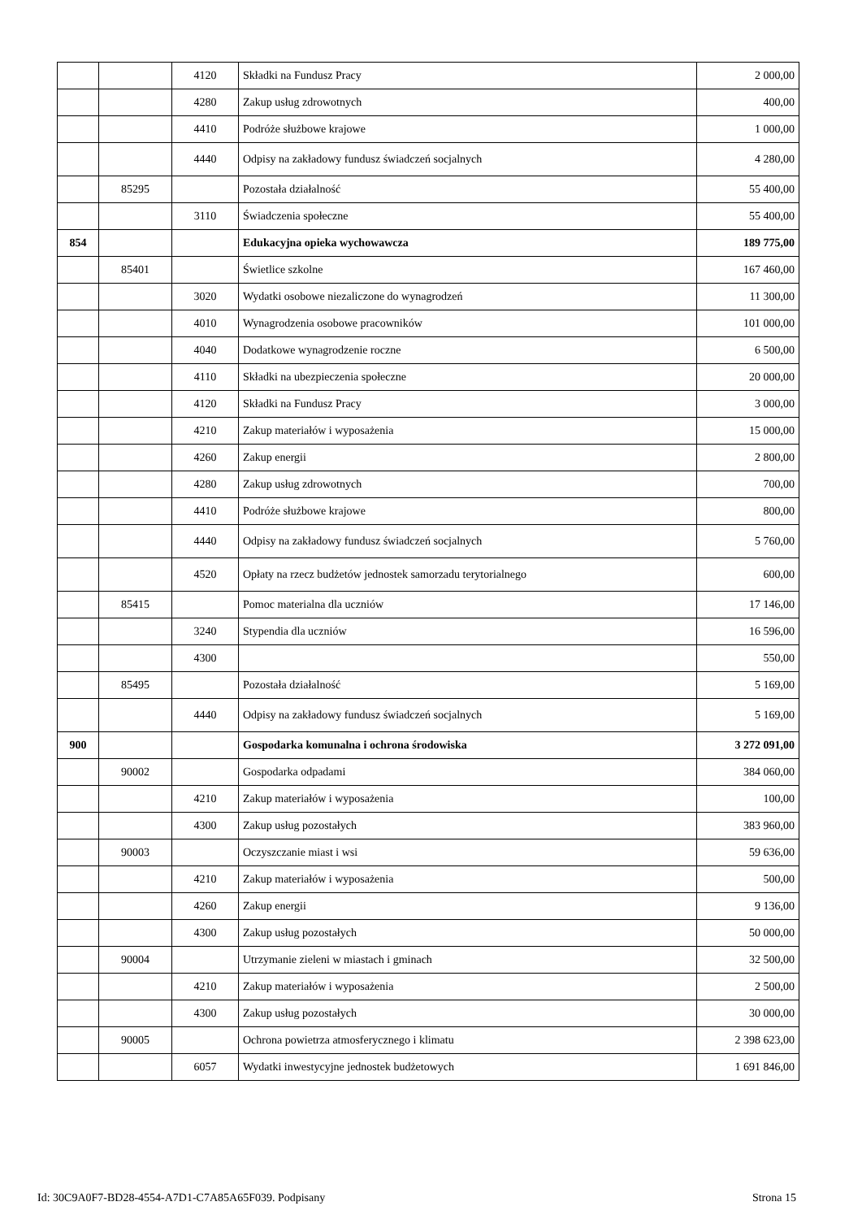| | | 4120 | Składki na Fundusz Pracy | 2 000,00 |
| | | 4280 | Zakup usług zdrowotnych | 400,00 |
| | | 4410 | Podróże służbowe krajowe | 1 000,00 |
| | | 4440 | Odpisy na zakładowy fundusz świadczeń socjalnych | 4 280,00 |
| | 85295 | | Pozostała działalność | 55 400,00 |
| | | 3110 | Świadczenia społeczne | 55 400,00 |
| 854 | | | Edukacyjna opieka wychowawcza | 189 775,00 |
| | 85401 | | Świetlice szkolne | 167 460,00 |
| | | 3020 | Wydatki osobowe niezaliczone do wynagrodzeń | 11 300,00 |
| | | 4010 | Wynagrodzenia osobowe pracowników | 101 000,00 |
| | | 4040 | Dodatkowe wynagrodzenie roczne | 6 500,00 |
| | | 4110 | Składki na ubezpieczenia społeczne | 20 000,00 |
| | | 4120 | Składki na Fundusz Pracy | 3 000,00 |
| | | 4210 | Zakup materiałów i wyposażenia | 15 000,00 |
| | | 4260 | Zakup energii | 2 800,00 |
| | | 4280 | Zakup usług zdrowotnych | 700,00 |
| | | 4410 | Podróże służbowe krajowe | 800,00 |
| | | 4440 | Odpisy na zakładowy fundusz świadczeń socjalnych | 5 760,00 |
| | | 4520 | Opłaty na rzecz budżetów jednostek samorzadu terytorialnego | 600,00 |
| | 85415 | | Pomoc materialna dla uczniów | 17 146,00 |
| | | 3240 | Stypendia dla uczniów | 16 596,00 |
| | | 4300 | | 550,00 |
| | 85495 | | Pozostała działalność | 5 169,00 |
| | | 4440 | Odpisy na zakładowy fundusz świadczeń socjalnych | 5 169,00 |
| 900 | | | Gospodarka komunalna i ochrona środowiska | 3 272 091,00 |
| | 90002 | | Gospodarka odpadami | 384 060,00 |
| | | 4210 | Zakup materiałów i wyposażenia | 100,00 |
| | | 4300 | Zakup usług pozostałych | 383 960,00 |
| | 90003 | | Oczyszczanie miast i wsi | 59 636,00 |
| | | 4210 | Zakup materiałów i wyposażenia | 500,00 |
| | | 4260 | Zakup energii | 9 136,00 |
| | | 4300 | Zakup usług pozostałych | 50 000,00 |
| | 90004 | | Utrzymanie zieleni w miastach i gminach | 32 500,00 |
| | | 4210 | Zakup materiałów i wyposażenia | 2 500,00 |
| | | 4300 | Zakup usług pozostałych | 30 000,00 |
| | 90005 | | Ochrona powietrza atmosferycznego i klimatu | 2 398 623,00 |
| | | 6057 | Wydatki inwestycyjne jednostek budżetowych | 1 691 846,00 |
Id: 30C9A0F7-BD28-4554-A7D1-C7A85A65F039. Podpisany Strona 15